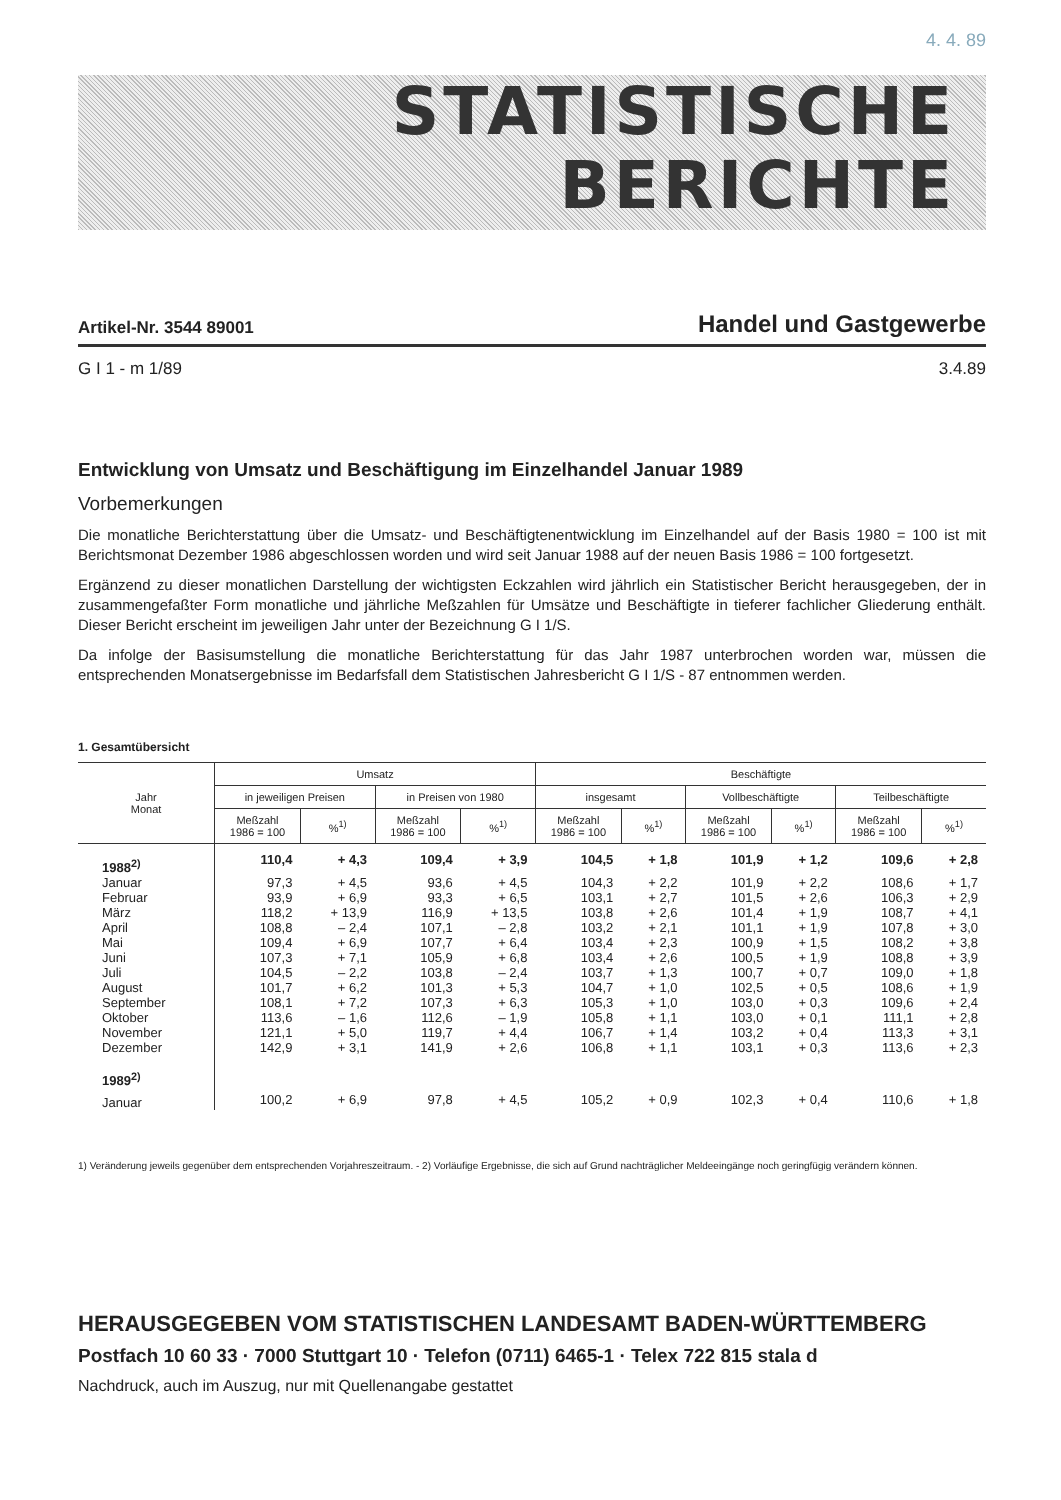4. 4. 89
STATISTISCHE
BERICHTE
Artikel-Nr. 3544 89001 Handel und Gastgewerbe
G I 1 - m 1/89 3.4.89
Entwicklung von Umsatz und Beschäftigung im Einzelhandel Januar 1989
Vorbemerkungen
Die monatliche Berichterstattung über die Umsatz- und Beschäftigtenentwicklung im Einzelhandel auf der Basis 1980 = 100 ist mit Berichtsmonat Dezember 1986 abgeschlossen worden und wird seit Januar 1988 auf der neuen Basis 1986 = 100 fortgesetzt.
Ergänzend zu dieser monatlichen Darstellung der wichtigsten Eckzahlen wird jährlich ein Statistischer Bericht herausgegeben, der in zusammengefaßter Form monatliche und jährliche Meßzahlen für Umsätze und Beschäftigte in tieferer fachlicher Gliederung enthält. Dieser Bericht erscheint im jeweiligen Jahr unter der Bezeichnung G I 1/S.
Da infolge der Basisumstellung die monatliche Berichterstattung für das Jahr 1987 unterbrochen worden war, müssen die entsprechenden Monatsergebnisse im Bedarfsfall dem Statistischen Jahresbericht G I 1/S - 87 entnommen werden.
1. Gesamtübersicht
| Jahr Monat | Umsatz | | | | Beschäftigte | | | | | |
| --- | --- | --- | --- | --- | --- | --- | --- | --- | --- | --- |
| | in jeweiligen Preisen | | in Preisen von 1980 | | insgesamt | | Vollbeschäftigte | | Teilbeschäftigte | |
| | Meßzahl 1986 = 100 | %<sup>1)</sup> | Meßzahl 1986 = 100 | %<sup>1)</sup> | Meßzahl 1986 = 100 | %<sup>1)</sup> | Meßzahl 1986 = 100 | %<sup>1)</sup> | Meßzahl 1986 = 100 | %<sup>1)</sup> |
| 1988<sup>2)</sup> | 110,4 | + 4,3 | 109,4 | + 3,9 | 104,5 | + 1,8 | 101,9 | + 1,2 | 109,6 | + 2,8 |
| Januar | 97,3 | + 4,5 | 93,6 | + 4,5 | 104,3 | + 2,2 | 101,9 | + 2,2 | 108,6 | + 1,7 |
| Februar | 93,9 | + 6,9 | 93,3 | + 6,5 | 103,1 | + 2,7 | 101,5 | + 2,6 | 106,3 | + 2,9 |
| März | 118,2 | + 13,9 | 116,9 | + 13,5 | 103,8 | + 2,6 | 101,4 | + 1,9 | 108,7 | + 4,1 |
| April | 108,8 | – 2,4 | 107,1 | – 2,8 | 103,2 | + 2,1 | 101,1 | + 1,9 | 107,8 | + 3,0 |
| Mai | 109,4 | + 6,9 | 107,7 | + 6,4 | 103,4 | + 2,3 | 100,9 | + 1,5 | 108,2 | + 3,8 |
| Juni | 107,3 | + 7,1 | 105,9 | + 6,8 | 103,4 | + 2,6 | 100,5 | + 1,9 | 108,8 | + 3,9 |
| Juli | 104,5 | – 2,2 | 103,8 | – 2,4 | 103,7 | + 1,3 | 100,7 | + 0,7 | 109,0 | + 1,8 |
| August | 101,7 | + 6,2 | 101,3 | + 5,3 | 104,7 | + 1,0 | 102,5 | + 0,5 | 108,6 | + 1,9 |
| September | 108,1 | + 7,2 | 107,3 | + 6,3 | 105,3 | + 1,0 | 103,0 | + 0,3 | 109,6 | + 2,4 |
| Oktober | 113,6 | – 1,6 | 112,6 | – 1,9 | 105,8 | + 1,1 | 103,0 | + 0,1 | 111,1 | + 2,8 |
| November | 121,1 | + 5,0 | 119,7 | + 4,4 | 106,7 | + 1,4 | 103,2 | + 0,4 | 113,3 | + 3,1 |
| Dezember | 142,9 | + 3,1 | 141,9 | + 2,6 | 106,8 | + 1,1 | 103,1 | + 0,3 | 113,6 | + 2,3 |
| 1989<sup>2)</sup> | | | | | | | | | | |
| Januar | 100,2 | + 6,9 | 97,8 | + 4,5 | 105,2 | + 0,9 | 102,3 | + 0,4 | 110,6 | + 1,8 |
1) Veränderung jeweils gegenüber dem entsprechenden Vorjahreszeitraum. - 2) Vorläufige Ergebnisse, die sich auf Grund nachträglicher Meldeeingänge noch geringfügig verändern können.
HERAUSGEGEBEN VOM STATISTISCHEN LANDESAMT BADEN-WÜRTTEMBERG
Postfach 10 60 33 · 7000 Stuttgart 10 · Telefon (0711) 6465-1 · Telex 722 815 stala d
Nachdruck, auch im Auszug, nur mit Quellenangabe gestattet